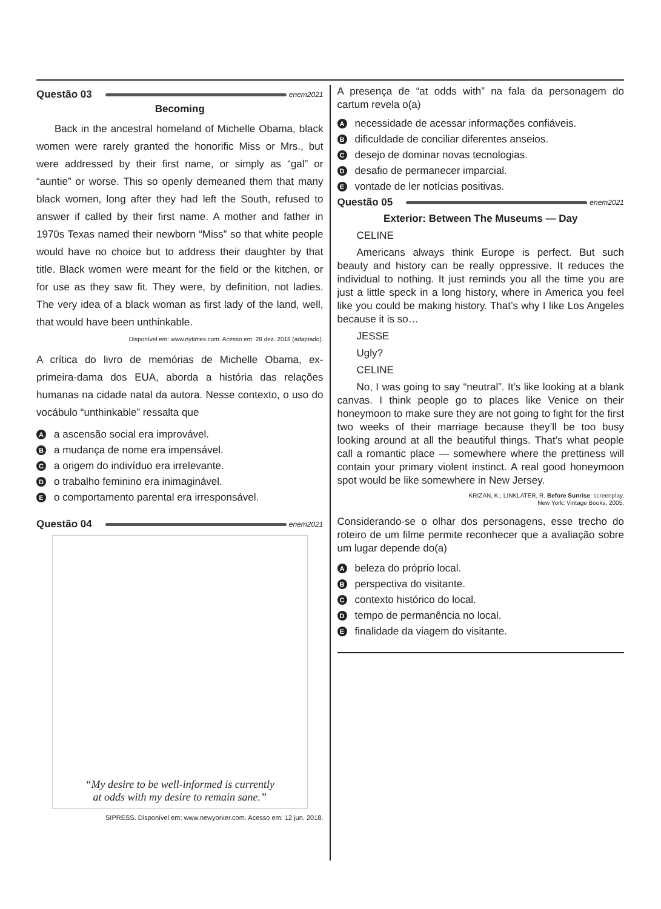Questão 03 enem2021
Becoming
Back in the ancestral homeland of Michelle Obama, black women were rarely granted the honorific Miss or Mrs., but were addressed by their first name, or simply as “gal” or “auntie” or worse. This so openly demeaned them that many black women, long after they had left the South, refused to answer if called by their first name. A mother and father in 1970s Texas named their newborn “Miss” so that white people would have no choice but to address their daughter by that title. Black women were meant for the field or the kitchen, or for use as they saw fit. They were, by definition, not ladies. The very idea of a black woman as first lady of the land, well, that would have been unthinkable.
Disponível em: www.nytimes.com. Acesso em: 28 dez. 2018 (adaptado).
A crítica do livro de memórias de Michelle Obama, ex-primeira-dama dos EUA, aborda a história das relações humanas na cidade natal da autora. Nesse contexto, o uso do vocábulo “unthinkable” ressalta que
Aa ascensão social era improvável.
Ba mudança de nome era impensável.
Ca origem do indivíduo era irrelevante.
Do trabalho feminino era inimaginável.
Eo comportamento parental era irresponsável.
Questão 04 enem2021
“My desire to be well-informed is currently
at odds with my desire to remain sane.”
SIPRESS. Disponível em: www.newyorker.com. Acesso em: 12 jun. 2018.
A presença de “at odds with” na fala da personagem do cartum revela o(a)
Anecessidade de acessar informações confiáveis.
Bdificuldade de conciliar diferentes anseios.
Cdesejo de dominar novas tecnologias.
Ddesafio de permanecer imparcial.
Evontade de ler notícias positivas.
Questão 05 enem2021
Exterior: Between The Museums — Day
CELINE
Americans always think Europe is perfect. But such beauty and history can be really oppressive. It reduces the individual to nothing. It just reminds you all the time you are just a little speck in a long history, where in America you feel like you could be making history. That’s why I like Los Angeles because it is so…
JESSE
Ugly?
CELINE
No, I was going to say “neutral”. It’s like looking at a blank canvas. I think people go to places like Venice on their honeymoon to make sure they are not going to fight for the first two weeks of their marriage because they’ll be too busy looking around at all the beautiful things. That’s what people call a romantic place — somewhere where the prettiness will contain your primary violent instinct. A real good honeymoon spot would be like somewhere in New Jersey.
KRIZAN, K.; LINKLATER, R. Before Sunrise: screenplay.
New York: Vintage Books, 2005.
Considerando-se o olhar dos personagens, esse trecho do roteiro de um filme permite reconhecer que a avaliação sobre um lugar depende do(a)
Abeleza do próprio local.
Bperspectiva do visitante.
Ccontexto histórico do local.
Dtempo de permanência no local.
Efinalidade da viagem do visitante.